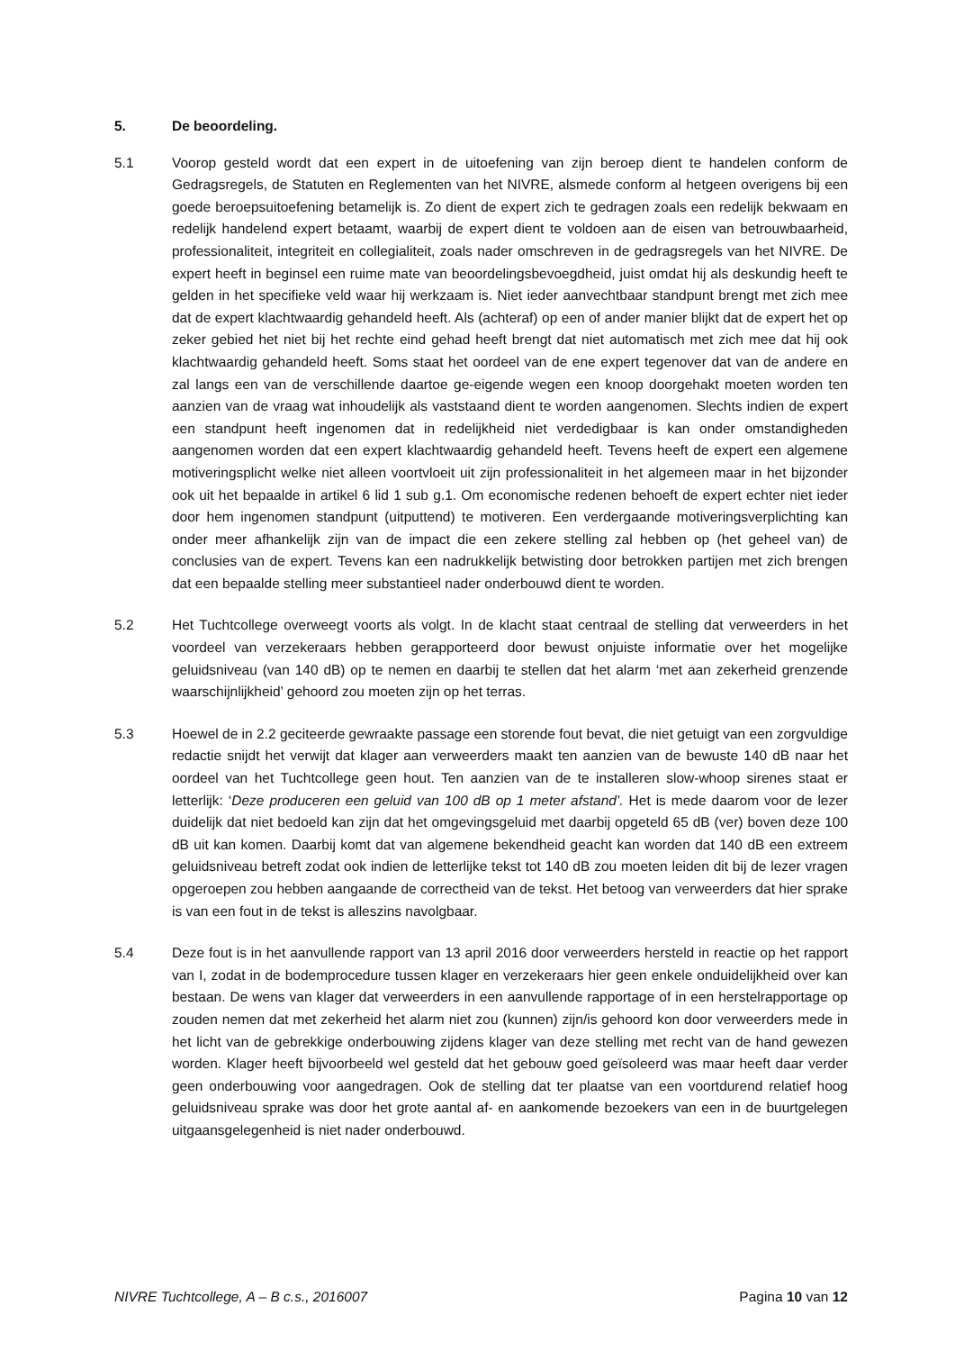5. De beoordeling.
5.1 Voorop gesteld wordt dat een expert in de uitoefening van zijn beroep dient te handelen conform de Gedragsregels, de Statuten en Reglementen van het NIVRE, alsmede conform al hetgeen overigens bij een goede beroepsuitoefening betamelijk is. Zo dient de expert zich te gedragen zoals een redelijk bekwaam en redelijk handelend expert betaamt, waarbij de expert dient te voldoen aan de eisen van betrouwbaarheid, professionaliteit, integriteit en collegialiteit, zoals nader omschreven in de gedragsregels van het NIVRE. De expert heeft in beginsel een ruime mate van beoordelingsbevoegdheid, juist omdat hij als deskundig heeft te gelden in het specifieke veld waar hij werkzaam is. Niet ieder aanvechtbaar standpunt brengt met zich mee dat de expert klachtwaardig gehandeld heeft. Als (achteraf) op een of ander manier blijkt dat de expert het op zeker gebied het niet bij het rechte eind gehad heeft brengt dat niet automatisch met zich mee dat hij ook klachtwaardig gehandeld heeft. Soms staat het oordeel van de ene expert tegenover dat van de andere en zal langs een van de verschillende daartoe ge-eigende wegen een knoop doorgehakt moeten worden ten aanzien van de vraag wat inhoudelijk als vaststaand dient te worden aangenomen. Slechts indien de expert een standpunt heeft ingenomen dat in redelijkheid niet verdedigbaar is kan onder omstandigheden aangenomen worden dat een expert klachtwaardig gehandeld heeft. Tevens heeft de expert een algemene motiveringsplicht welke niet alleen voortvloeit uit zijn professionaliteit in het algemeen maar in het bijzonder ook uit het bepaalde in artikel 6 lid 1 sub g.1. Om economische redenen behoeft de expert echter niet ieder door hem ingenomen standpunt (uitputtend) te motiveren. Een verdergaande motiveringsverplichting kan onder meer afhankelijk zijn van de impact die een zekere stelling zal hebben op (het geheel van) de conclusies van de expert. Tevens kan een nadrukkelijk betwisting door betrokken partijen met zich brengen dat een bepaalde stelling meer substantieel nader onderbouwd dient te worden.
5.2 Het Tuchtcollege overweegt voorts als volgt. In de klacht staat centraal de stelling dat verweerders in het voordeel van verzekeraars hebben gerapporteerd door bewust onjuiste informatie over het mogelijke geluidsniveau (van 140 dB) op te nemen en daarbij te stellen dat het alarm ‘met aan zekerheid grenzende waarschijnlijkheid’ gehoord zou moeten zijn op het terras.
5.3 Hoewel de in 2.2 geciteerde gewraakte passage een storende fout bevat, die niet getuigt van een zorgvuldige redactie snijdt het verwijt dat klager aan verweerders maakt ten aanzien van de bewuste 140 dB naar het oordeel van het Tuchtcollege geen hout. Ten aanzien van de te installeren slow-whoop sirenes staat er letterlijk: ‘Deze produceren een geluid van 100 dB op 1 meter afstand’. Het is mede daarom voor de lezer duidelijk dat niet bedoeld kan zijn dat het omgevingsgeluid met daarbij opgeteld 65 dB (ver) boven deze 100 dB uit kan komen. Daarbij komt dat van algemene bekendheid geacht kan worden dat 140 dB een extreem geluidsniveau betreft zodat ook indien de letterlijke tekst tot 140 dB zou moeten leiden dit bij de lezer vragen opgeroepen zou hebben aangaande de correctheid van de tekst. Het betoog van verweerders dat hier sprake is van een fout in de tekst is alleszins navolgbaar.
5.4 Deze fout is in het aanvullende rapport van 13 april 2016 door verweerders hersteld in reactie op het rapport van I, zodat in de bodemprocedure tussen klager en verzekeraars hier geen enkele onduidelijkheid over kan bestaan. De wens van klager dat verweerders in een aanvullende rapportage of in een herstelrapportage op zouden nemen dat met zekerheid het alarm niet zou (kunnen) zijn/is gehoord kon door verweerders mede in het licht van de gebrekkige onderbouwing zijdens klager van deze stelling met recht van de hand gewezen worden. Klager heeft bijvoorbeeld wel gesteld dat het gebouw goed geïsoleerd was maar heeft daar verder geen onderbouwing voor aangedragen. Ook de stelling dat ter plaatse van een voortdurend relatief hoog geluidsniveau sprake was door het grote aantal af- en aankomende bezoekers van een in de buurtgelegen uitgaansgelegenheid is niet nader onderbouwd.
NIVRE Tuchtcollege, A – B c.s., 2016007 Pagina 10 van 12